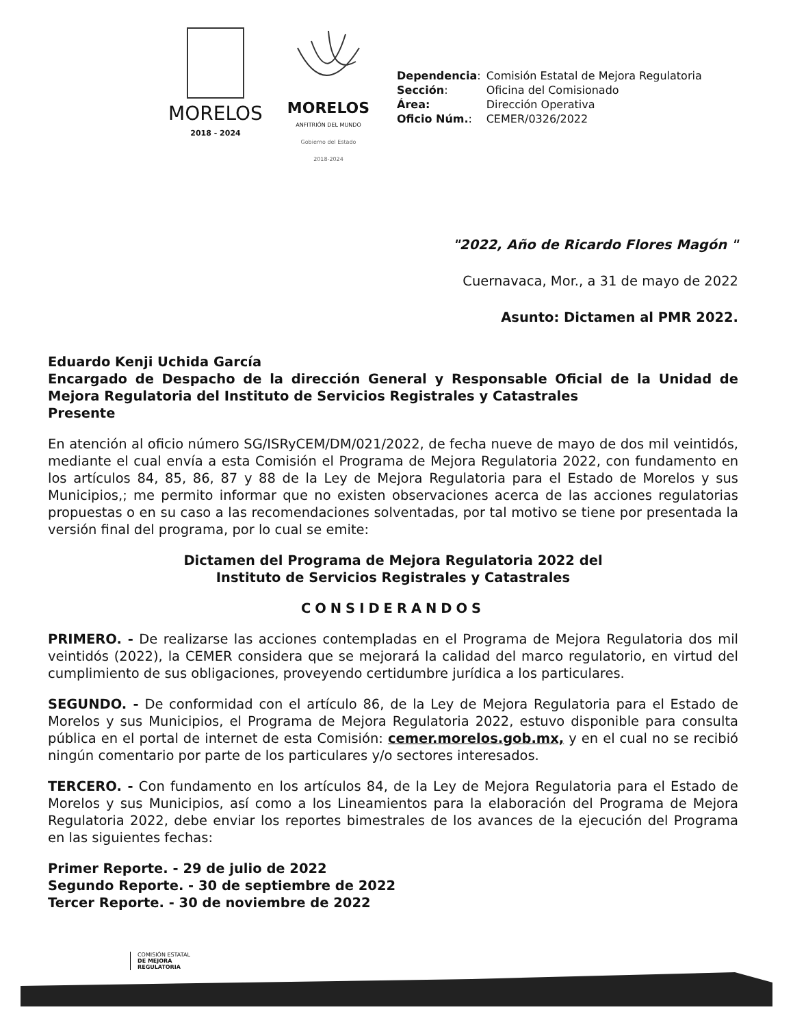MORELOS
2018 - 2024
MORELOS
ANFITRIÓN DEL MUNDO
Gobierno del Estado
2018-2024
| Dependencia : | Comisión Estatal de Mejora Regulatoria |
| Sección : | Oficina del Comisionado |
| Área: | Dirección Operativa |
| Oficio Núm. : | CEMER/0326/2022 |
"2022, Año de Ricardo Flores Magón "
Cuernavaca, Mor., a 31 de mayo de 2022
Asunto: Dictamen al PMR 2022.
Eduardo Kenji Uchida García
Encargado de Despacho de la dirección General y Responsable Oficial de la Unidad de Mejora Regulatoria del Instituto de Servicios Registrales y Catastrales
Presente
En atención al oficio número SG/ISRyCEM/DM/021/2022, de fecha nueve de mayo de dos mil veintidós, mediante el cual envía a esta Comisión el Programa de Mejora Regulatoria 2022, con fundamento en los artículos 84, 85, 86, 87 y 88 de la Ley de Mejora Regulatoria para el Estado de Morelos y sus Municipios,; me permito informar que no existen observaciones acerca de las acciones regulatorias propuestas o en su caso a las recomendaciones solventadas, por tal motivo se tiene por presentada la versión final del programa, por lo cual se emite:
Dictamen del Programa de Mejora Regulatoria 2022 del
Instituto de Servicios Registrales y Catastrales
CONSIDERANDOS
PRIMERO. - De realizarse las acciones contempladas en el Programa de Mejora Regulatoria dos mil veintidós (2022), la CEMER considera que se mejorará la calidad del marco regulatorio, en virtud del cumplimiento de sus obligaciones, proveyendo certidumbre jurídica a los particulares.
SEGUNDO. - De conformidad con el artículo 86, de la Ley de Mejora Regulatoria para el Estado de Morelos y sus Municipios, el Programa de Mejora Regulatoria 2022, estuvo disponible para consulta pública en el portal de internet de esta Comisión: cemer.morelos.gob.mx, y en el cual no se recibió ningún comentario por parte de los particulares y/o sectores interesados.
TERCERO. - Con fundamento en los artículos 84, de la Ley de Mejora Regulatoria para el Estado de Morelos y sus Municipios, así como a los Lineamientos para la elaboración del Programa de Mejora Regulatoria 2022, debe enviar los reportes bimestrales de los avances de la ejecución del Programa en las siguientes fechas:
Primer Reporte. - 29 de julio de 2022
Segundo Reporte. - 30 de septiembre de 2022
Tercer Reporte. - 30 de noviembre de 2022
COMISIÓN ESTATAL
DE MEJORA
REGULATORIA